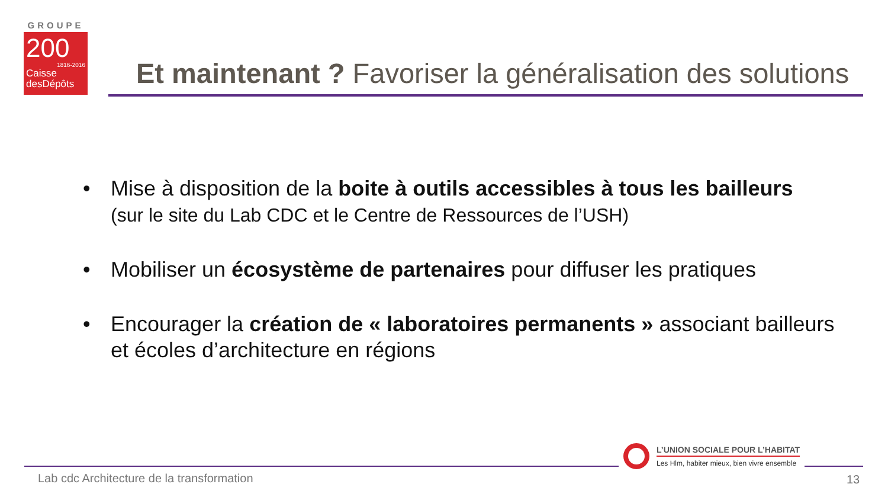GROUPE
200
1816-2016
Caisse
desDépôts
Et maintenant ? Favoriser la généralisation des solutions
• Mise à disposition de la boite à outils accessibles à tous les bailleurs
(sur le site du Lab CDC et le Centre de Ressources de l’USH)
• Mobiliser un écosystème de partenaires pour diffuser les pratiques
• Encourager la création de « laboratoires permanents » associant bailleurs et écoles d’architecture en régions
L’UNION SOCIALE POUR L’HABITAT
Les Hlm, habiter mieux, bien vivre ensemble
Lab cdc Architecture de la transformation
13